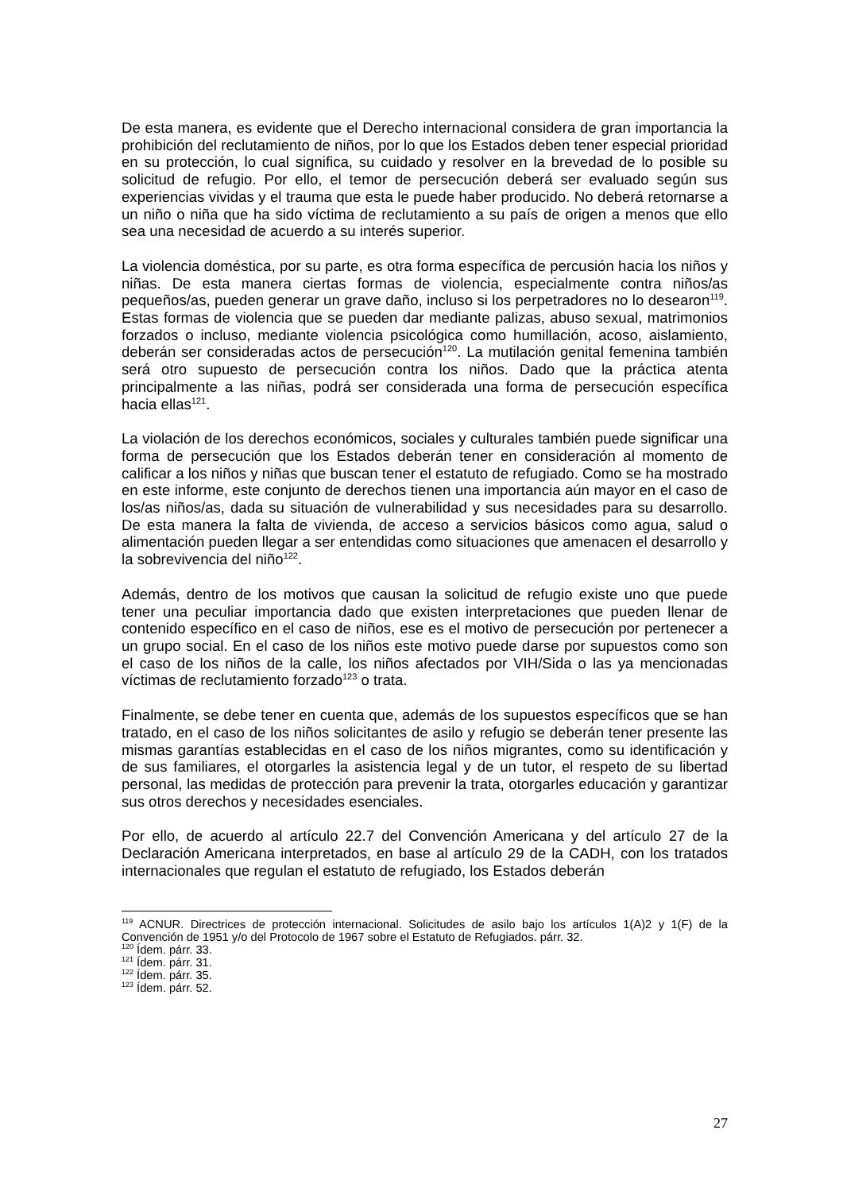De esta manera, es evidente que el Derecho internacional considera de gran importancia la prohibición del reclutamiento de niños, por lo que los Estados deben tener especial prioridad en su protección, lo cual significa, su cuidado y resolver en la brevedad de lo posible su solicitud de refugio. Por ello, el temor de persecución deberá ser evaluado según sus experiencias vividas y el trauma que esta le puede haber producido. No deberá retornarse a un niño o niña que ha sido víctima de reclutamiento a su país de origen a menos que ello sea una necesidad de acuerdo a su interés superior.
La violencia doméstica, por su parte, es otra forma específica de percusión hacia los niños y niñas. De esta manera ciertas formas de violencia, especialmente contra niños/as pequeños/as, pueden generar un grave daño, incluso si los perpetradores no lo desearon<sup>119</sup>. Estas formas de violencia que se pueden dar mediante palizas, abuso sexual, matrimonios forzados o incluso, mediante violencia psicológica como humillación, acoso, aislamiento, deberán ser consideradas actos de persecución<sup>120</sup>. La mutilación genital femenina también será otro supuesto de persecución contra los niños. Dado que la práctica atenta principalmente a las niñas, podrá ser considerada una forma de persecución específica hacia ellas<sup>121</sup>.
La violación de los derechos económicos, sociales y culturales también puede significar una forma de persecución que los Estados deberán tener en consideración al momento de calificar a los niños y niñas que buscan tener el estatuto de refugiado. Como se ha mostrado en este informe, este conjunto de derechos tienen una importancia aún mayor en el caso de los/as niños/as, dada su situación de vulnerabilidad y sus necesidades para su desarrollo. De esta manera la falta de vivienda, de acceso a servicios básicos como agua, salud o alimentación pueden llegar a ser entendidas como situaciones que amenacen el desarrollo y la sobrevivencia del niño<sup>122</sup>.
Además, dentro de los motivos que causan la solicitud de refugio existe uno que puede tener una peculiar importancia dado que existen interpretaciones que pueden llenar de contenido específico en el caso de niños, ese es el motivo de persecución por pertenecer a un grupo social. En el caso de los niños este motivo puede darse por supuestos como son el caso de los niños de la calle, los niños afectados por VIH/Sida o las ya mencionadas víctimas de reclutamiento forzado<sup>123</sup> o trata.
Finalmente, se debe tener en cuenta que, además de los supuestos específicos que se han tratado, en el caso de los niños solicitantes de asilo y refugio se deberán tener presente las mismas garantías establecidas en el caso de los niños migrantes, como su identificación y de sus familiares, el otorgarles la asistencia legal y de un tutor, el respeto de su libertad personal, las medidas de protección para prevenir la trata, otorgarles educación y garantizar sus otros derechos y necesidades esenciales.
Por ello, de acuerdo al artículo 22.7 del Convención Americana y del artículo 27 de la Declaración Americana interpretados, en base al artículo 29 de la CADH, con los tratados internacionales que regulan el estatuto de refugiado, los Estados deberán
<sup>119</sup> ACNUR. Directrices de protección internacional. Solicitudes de asilo bajo los artículos 1(A)2 y 1(F) de la Convención de 1951 y/o del Protocolo de 1967 sobre el Estatuto de Refugiados. párr. 32.
<sup>120</sup> Ídem. párr. 33.
<sup>121</sup> Ídem. párr. 31.
<sup>122</sup> Ídem. párr. 35.
<sup>123</sup> Ídem. párr. 52.
27